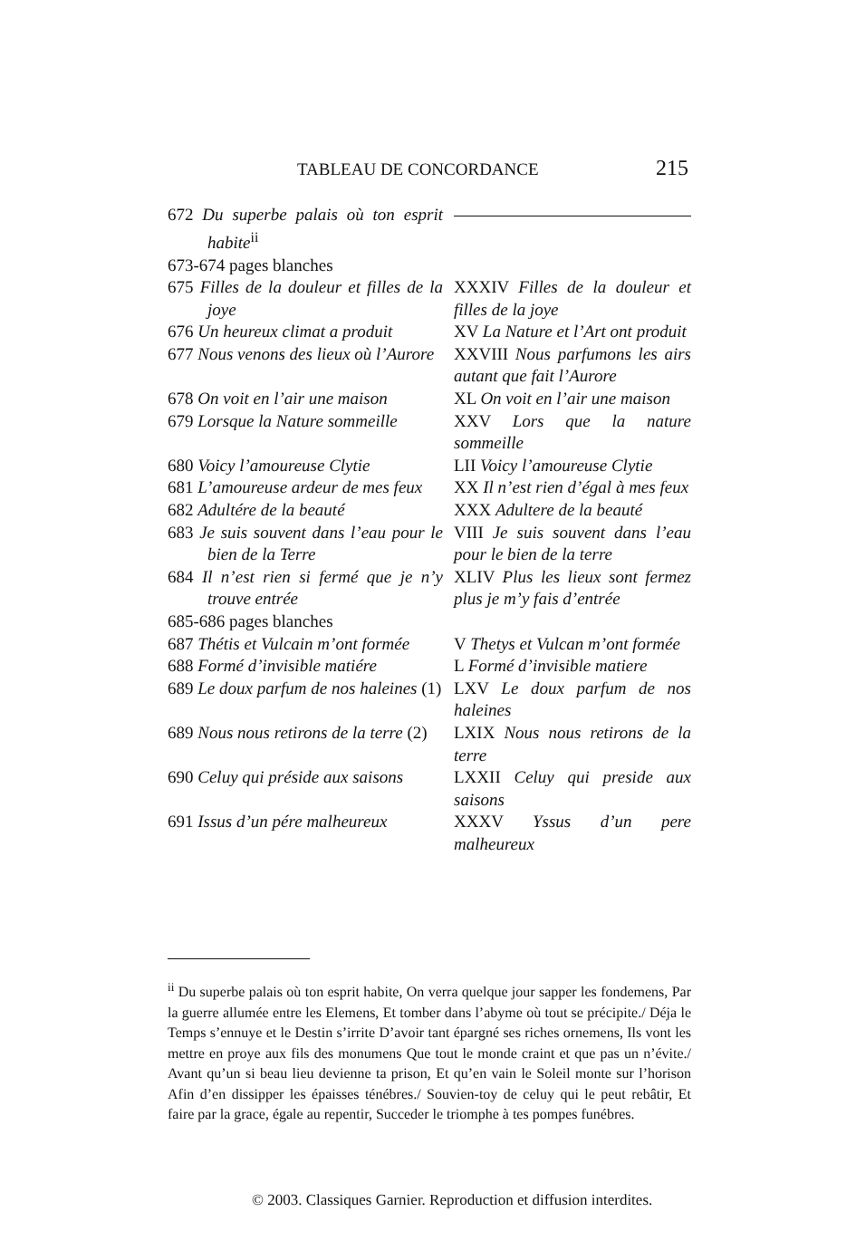TABLEAU DE CONCORDANCE 215
| 672 Du superbe palais où ton esprit habite<sup>ii</sup> | |
| 673-674 pages blanches | |
| 675 Filles de la douleur et filles de la joye | XXXIV Filles de la douleur et filles de la joye |
| 676 Un heureux climat a produit | XV La Nature et l’Art ont produit |
| 677 Nous venons des lieux où l’Aurore | XXVIII Nous parfumons les airs autant que fait l’Aurore |
| 678 On voit en l’air une maison | XL On voit en l’air une maison |
| 679 Lorsque la Nature sommeille | XXV Lors que la nature sommeille |
| 680 Voicy l’amoureuse Clytie | LII Voicy l’amoureuse Clytie |
| 681 L’amoureuse ardeur de mes feux | XX Il n’est rien d’égal à mes feux |
| 682 Adultére de la beauté | XXX Adultere de la beauté |
| 683 Je suis souvent dans l’eau pour le bien de la Terre | VIII Je suis souvent dans l’eau pour le bien de la terre |
| 684 Il n’est rien si fermé que je n’y trouve entrée | XLIV Plus les lieux sont fermez plus je m’y fais d’entrée |
| 685-686 pages blanches | |
| 687 Thétis et Vulcain m’ont formée | V Thetys et Vulcan m’ont formée |
| 688 Formé d’invisible matiére | L Formé d’invisible matiere |
| 689 Le doux parfum de nos haleines (1) | LXV Le doux parfum de nos haleines |
| 689 Nous nous retirons de la terre (2) | LXIX Nous nous retirons de la terre |
| 690 Celuy qui préside aux saisons | LXXII Celuy qui preside aux saisons |
| 691 Issus d’un pére malheureux | XXXV Yssus d’un pere malheureux |
<sup>ii</sup> Du superbe palais où ton esprit habite, On verra quelque jour sapper les fondemens, Par la guerre allumée entre les Elemens, Et tomber dans l’abyme où tout se précipite./ Déja le Temps s’ennuye et le Destin s’irrite D’avoir tant épargné ses riches ornemens, Ils vont les mettre en proye aux fils des monumens Que tout le monde craint et que pas un n’évite./ Avant qu’un si beau lieu devienne ta prison, Et qu’en vain le Soleil monte sur l’horison Afin d’en dissipper les épaisses ténébres./ Souvien-toy de celuy qui le peut rebâtir, Et faire par la grace, égale au repentir, Succeder le triomphe à tes pompes funébres.
© 2003. Classiques Garnier. Reproduction et diffusion interdites.